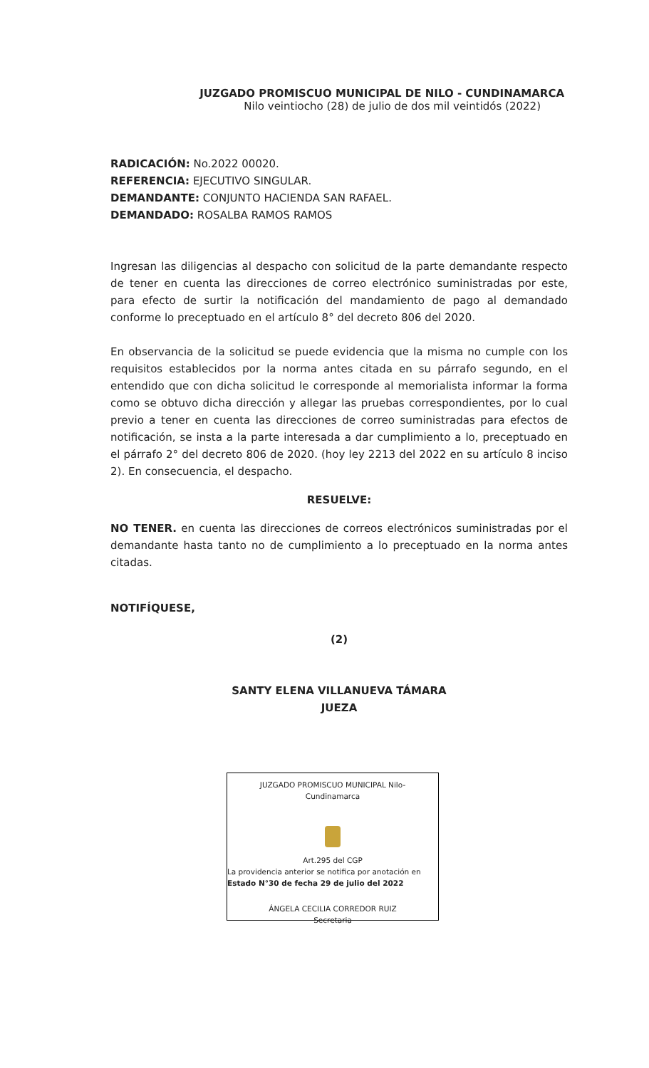JUZGADO PROMISCUO MUNICIPAL DE NILO - CUNDINAMARCA
Nilo veintiocho (28) de julio de dos mil veintidós (2022)
RADICACIÓN: No.2022 00020.
REFERENCIA: EJECUTIVO SINGULAR.
DEMANDANTE: CONJUNTO HACIENDA SAN RAFAEL.
DEMANDADO: ROSALBA RAMOS RAMOS
Ingresan las diligencias al despacho con solicitud de la parte demandante respecto de tener en cuenta las direcciones de correo electrónico suministradas por este, para efecto de surtir la notificación del mandamiento de pago al demandado conforme lo preceptuado en el artículo 8° del decreto 806 del 2020.
En observancia de la solicitud se puede evidencia que la misma no cumple con los requisitos establecidos por la norma antes citada en su párrafo segundo, en el entendido que con dicha solicitud le corresponde al memorialista informar la forma como se obtuvo dicha dirección y allegar las pruebas correspondientes, por lo cual previo a tener en cuenta las direcciones de correo suministradas para efectos de notificación, se insta a la parte interesada a dar cumplimiento a lo, preceptuado en el párrafo 2° del decreto 806 de 2020. (hoy ley 2213 del 2022 en su artículo 8 inciso 2). En consecuencia, el despacho.
RESUELVE:
NO TENER. en cuenta las direcciones de correos electrónicos suministradas por el demandante hasta tanto no de cumplimiento a lo preceptuado en la norma antes citadas.
NOTIFÍQUESE,
(2)
SANTY ELENA VILLANUEVA TÁMARA
JUEZA
JUZGADO PROMISCUO MUNICIPAL Nilo-
Cundinamarca
Art.295 del CGP
La providencia anterior se notifica por anotación en
Estado N°30 de fecha 29 de julio del 2022
ÁNGELA CECILIA CORREDOR RUIZ
Secretaria